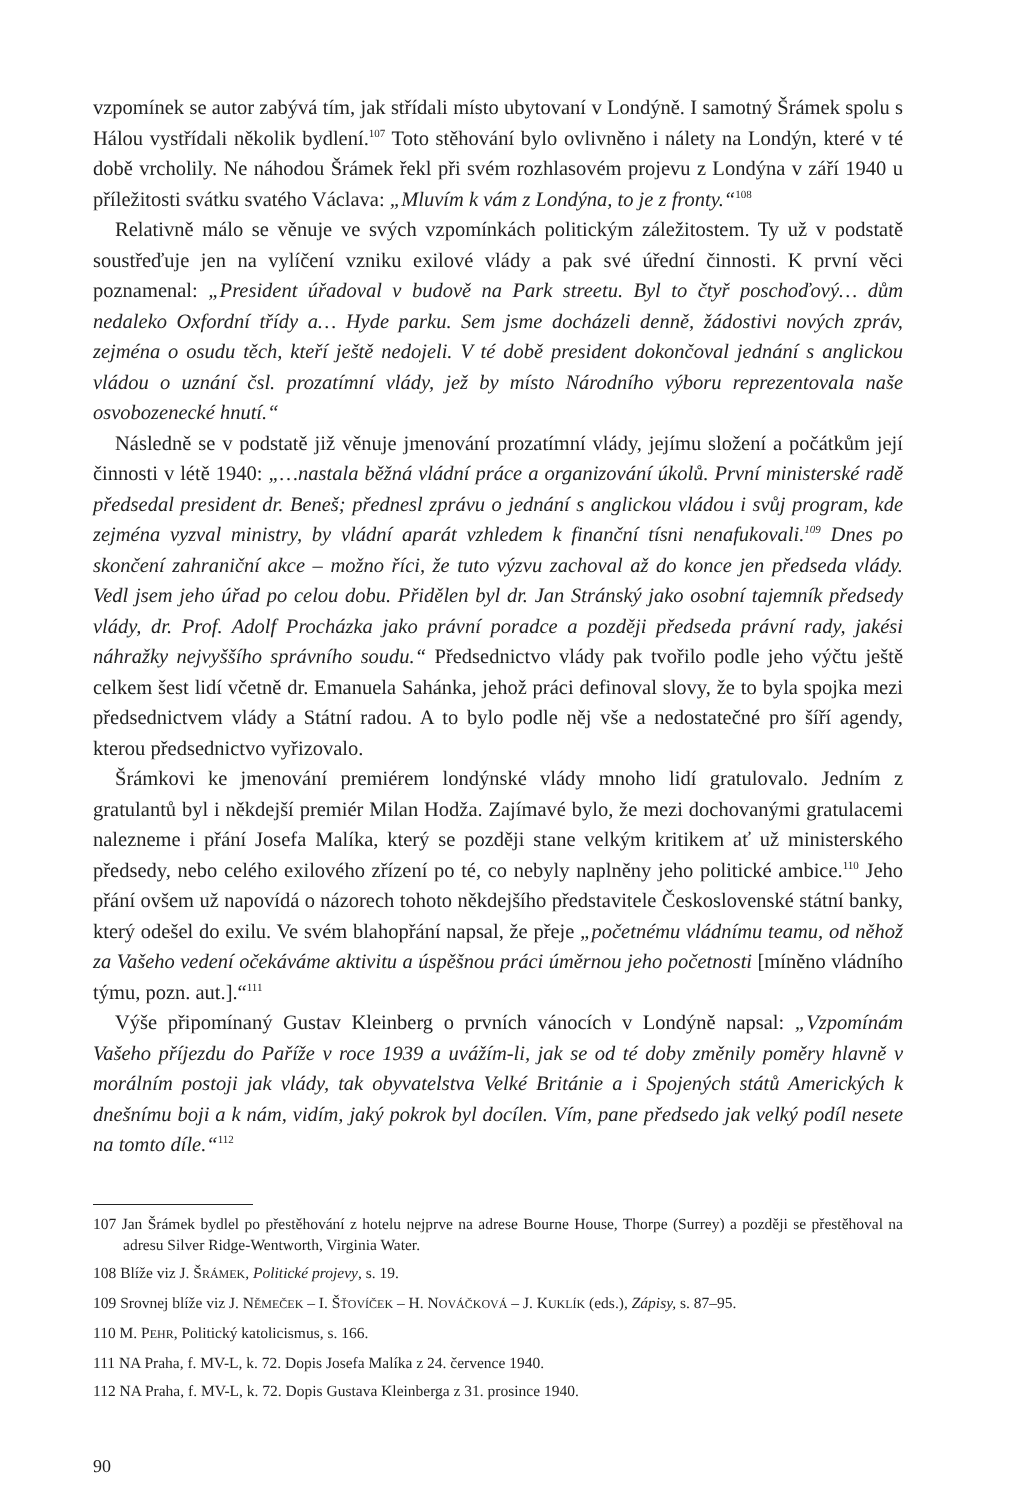vzpomínek se autor zabývá tím, jak střídali místo ubytovaní v Londýně. I samotný Šrámek spolu s Hálou vystřídali několik bydlení.<sup>107</sup> Toto stěhování bylo ovlivněno i nálety na Londýn, které v té době vrcholily. Ne náhodou Šrámek řekl při svém rozhlasovém projevu z Londýna v září 1940 u příležitosti svátku svatého Václava: „Mluvím k vám z Londýna, to je z fronty.“<sup>108</sup>
Relativně málo se věnuje ve svých vzpomínkách politickým záležitostem. Ty už v podstatě soustřeďuje jen na vylíčení vzniku exilové vlády a pak své úřední činnosti. K první věci poznamenal: „President úřadoval v budově na Park streetu. Byl to čtyř poschoďový… dům nedaleko Oxfordní třídy a… Hyde parku. Sem jsme docházeli denně, žádostivi nových zpráv, zejména o osudu těch, kteří ještě nedojeli. V té době president dokončoval jednání s anglickou vládou o uznání čsl. prozatímní vlády, jež by místo Národního výboru reprezentovala naše osvobozenecké hnutí.“
Následně se v podstatě již věnuje jmenování prozatímní vlády, jejímu složení a počátkům její činnosti v létě 1940: „…nastala běžná vládní práce a organizování úkolů. První ministerské radě předsedal president dr. Beneš; přednesl zprávu o jednání s anglickou vládou i svůj program, kde zejména vyzval ministry, by vládní aparát vzhledem k finanční tísni nenafukovali.<sup>109</sup> Dnes po skončení zahraniční akce – možno říci, že tuto výzvu zachoval až do konce jen předseda vlády. Vedl jsem jeho úřad po celou dobu. Přidělen byl dr. Jan Stránský jako osobní tajemník předsedy vlády, dr. Prof. Adolf Procházka jako právní poradce a později předseda právní rady, jakési náhražky nejvyššího správního soudu.“ Předsednictvo vlády pak tvořilo podle jeho výčtu ještě celkem šest lidí včetně dr. Emanuela Sahánka, jehož práci definoval slovy, že to byla spojka mezi předsednictvem vlády a Státní radou. A to bylo podle něj vše a nedostatečné pro šíří agendy, kterou předsednictvo vyřizovalo.
Šrámkovi ke jmenování premiérem londýnské vlády mnoho lidí gratulovalo. Jedním z gratulantů byl i někdejší premiér Milan Hodža. Zajímavé bylo, že mezi dochovanými gratulacemi nalezneme i přání Josefa Malíka, který se později stane velkým kritikem ať už ministerského předsedy, nebo celého exilového zřízení po té, co nebyly naplněny jeho politické ambice.<sup>110</sup> Jeho přání ovšem už napovídá o názorech tohoto někdejšího představitele Československé státní banky, který odešel do exilu. Ve svém blahopřání napsal, že přeje „početnému vládnímu teamu, od něhož za Vašeho vedení očekáváme aktivitu a úspěšnou práci úměrnou jeho početnosti [míněno vládního týmu, pozn. aut.].“<sup>111</sup>
Výše připomínaný Gustav Kleinberg o prvních vánocích v Londýně napsal: „Vzpomínám Vašeho příjezdu do Paříže v roce 1939 a uvážím-li, jak se od té doby změnily poměry hlavně v morálním postoji jak vlády, tak obyvatelstva Velké Británie a i Spojených států Amerických k dnešnímu boji a k nám, vidím, jaký pokrok byl docílen. Vím, pane předsedo jak velký podíl nesete na tomto díle.“<sup>112</sup>
107 Jan Šrámek bydlel po přestěhování z hotelu nejprve na adrese Bourne House, Thorpe (Surrey) a později se přestěhoval na adresu Silver Ridge-Wentworth, Virginia Water.
108 Blíže viz J. ŠRÁMEK, Politické projevy, s. 19.
109 Srovnej blíže viz J. NĚMEČEK – I. ŠŤOVÍČEK – H. NOVÁČKOVÁ – J. KUKLÍK (eds.), Zápisy, s. 87–95.
110 M. PEHR, Politický katolicismus, s. 166.
111 NA Praha, f. MV-L, k. 72. Dopis Josefa Malíka z 24. července 1940.
112 NA Praha, f. MV-L, k. 72. Dopis Gustava Kleinberga z 31. prosince 1940.
90